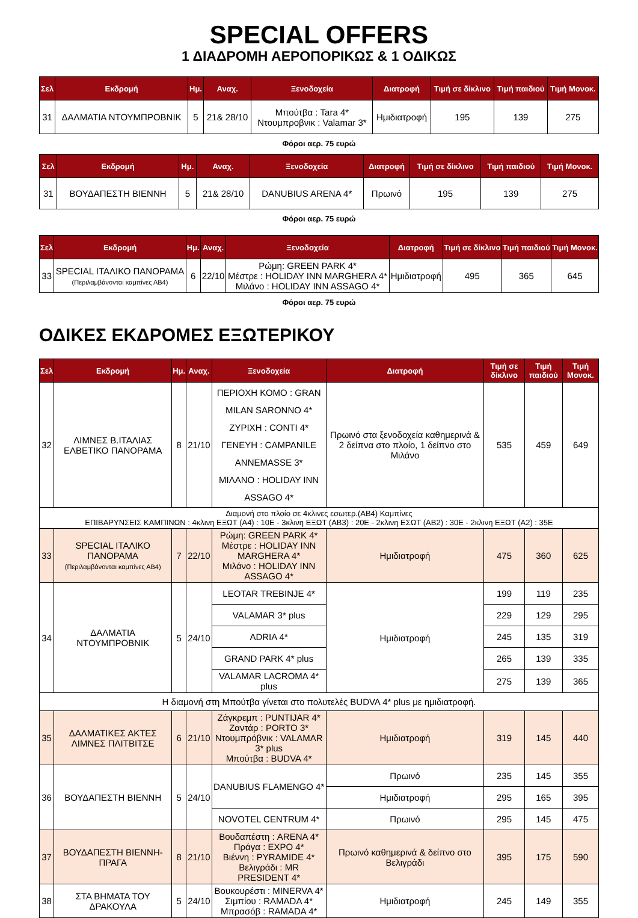SPECIAL OFFERS
1 ΔΙΑΔΡΟΜΗ ΑΕΡΟΠΟΡΙΚΩΣ & 1 ΟΔΙΚΩΣ
| Σελ | Εκδρομή | Ημ. | Αναχ. | Ξενοδοχεία | Διατροφή | Τιμή σε δίκλινο | Τιμή παιδιού | Τιμή Μονοκ. |
| --- | --- | --- | --- | --- | --- | --- | --- | --- |
| 31 | ΔΑΛΜΑΤΙΑ ΝΤΟΥΜΠΡΟΒΝΙΚ | 5 | 21& 28/10 | Μπούτβα : Tara 4* Ντουμπροβνικ : Valamar 3* | Ημιδιατροφή | 195 | 139 | 275 |
Φόροι αερ. 75 ευρώ
| Σελ | Εκδρομή | Ημ. | Αναχ. | Ξενοδοχεία | Διατροφή | Τιμή σε δίκλινο | Τιμή παιδιού | Τιμή Μονοκ. |
| --- | --- | --- | --- | --- | --- | --- | --- | --- |
| 31 | ΒΟΥΔΑΠΕΣΤΗ ΒΙΕΝΝΗ | 5 | 21& 28/10 | DANUBIUS ARENA 4* | Πρωινό | 195 | 139 | 275 |
Φόροι αερ. 75 ευρώ
| Σελ | Εκδρομή | Ημ. | Αναχ. | Ξενοδοχεία | Διατροφή | Τιμή σε δίκλινο | Τιμή παιδιού | Τιμή Μονοκ. |
| --- | --- | --- | --- | --- | --- | --- | --- | --- |
| 33 | SPECIAL ΙΤΑΛΙΚΟ ΠΑΝΟΡΑΜΑ (Περιλαμβάνονται καμπίνες ΑΒ4) | 6 | 22/10 | Ρώμη: GREEN PARK 4* Μέστρε : HOLIDAY INN MARGHERA 4* Μιλάνο : HOLIDAY INN ASSAGO 4* | Ημιδιατροφή | 495 | 365 | 645 |
Φόροι αερ. 75 ευρώ
ΟΔΙΚΕΣ ΕΚΔΡΟΜΕΣ ΕΞΩΤΕΡΙΚΟΥ
| Σελ | Εκδρομή | Ημ. | Αναχ. | Ξενοδοχεία | Διατροφή | Τιμή σε δίκλινο | Τιμή παιδιού | Τιμή Μονοκ. |
| --- | --- | --- | --- | --- | --- | --- | --- | --- |
| 32 | ΛΙΜΝΕΣ Β.ΙΤΑΛΙΑΣ ΕΛΒΕΤΙΚΟ ΠΑΝΟΡΑΜΑ | 8 | 21/10 | ΠΕΡΙΟΧΗ ΚΟΜΟ : GRAN MILAN SARONNO 4* ΖΥΡΙΧΗ : CONTI 4* ΓΕΝΕΥΗ : CAMPANILE ANNEMASSE 3* ΜΙΛΑΝΟ : HOLIDAY INN ASSAGO 4* | Πρωινό στα ξενοδοχεία καθημερινά & 2 δείπνα στο πλοίο, 1 δείπνο στο Μιλάνο | 535 | 459 | 649 |
| Διαμονή στο πλοίο σε 4κλινες εσωτερ.(ΑΒ4) Καμπίνες ΕΠΙΒΑΡΥΝΣΕΙΣ ΚΑΜΠΙΝΩΝ : 4κλινη ΕΞΩΤ (Α4) : 10Ε - 3κλινη ΕΞΩΤ (ΑΒ3) : 20Ε - 2κλινη ΕΣΩΤ (ΑΒ2) : 30Ε - 2κλινη ΕΞΩΤ (Α2) : 35Ε | | | | | | | | |
| 33 | SPECIAL ΙΤΑΛΙΚΟ ΠΑΝΟΡΑΜΑ (Περιλαμβάνονται καμπίνες ΑΒ4) | 7 | 22/10 | Ρώμη: GREEN PARK 4* Μέστρε : HOLIDAY INN MARGHERA 4* Μιλάνο : HOLIDAY INN ASSAGO 4* | Ημιδιατροφή | 475 | 360 | 625 |
| 34 | ΔΑΛΜΑΤΙΑ ΝΤΟΥΜΠΡΟΒΝΙΚ | 5 | 24/10 | LEOTAR TREBINJE 4* | Ημιδιατροφή | 199 | 119 | 235 |
| | | | | VALAMAR 3* plus | | 229 | 129 | 295 |
| | | | | ADRIA 4* | | 245 | 135 | 319 |
| | | | | GRAND PARK 4* plus | | 265 | 139 | 335 |
| | | | | VALAMAR LACROMA 4* plus | | 275 | 139 | 365 |
| Η διαμονή στη Μπούτβα γίνεται στο πολυτελές BUDVA 4* plus με ημιδιατροφή. | | | | | | | | |
| 35 | ΔΑΛΜΑΤΙΚΕΣ ΑΚΤΕΣ ΛΙΜΝΕΣ ΠΛΙΤΒΙΤΣΕ | 6 | 21/10 | Ζάγκρεμπ : PUNTIJAR 4* Ζαντάρ : PORTO 3* Ντουμπρόβνικ : VALAMAR 3* plus Μπούτβα : BUDVA 4* | Ημιδιατροφή | 319 | 145 | 440 |
| 36 | ΒΟΥΔΑΠΕΣΤΗ ΒΙΕΝΝΗ | 5 | 24/10 | DANUBIUS FLAMENGO 4* | Πρωινό | 235 | 145 | 355 |
| | | | | | Ημιδιατροφή | 295 | 165 | 395 |
| | | | | NOVOTEL CENTRUM 4* | Πρωινό | 295 | 145 | 475 |
| 37 | ΒΟΥΔΑΠΕΣΤΗ ΒΙΕΝΝΗ-ΠΡΑΓΑ | 8 | 21/10 | Βουδαπέστη : ARENA 4* Πράγα : EXPO 4* Βιέννη : PYRAMIDE 4* Βελιγράδι : MR PRESIDENT 4* | Πρωινό καθημερινά & δείπνο στο Βελιγράδι | 395 | 175 | 590 |
| 38 | ΣΤΑ ΒΗΜΑΤΑ ΤΟΥ ΔΡΑΚΟΥΛΑ | 5 | 24/10 | Βουκουρέστι : MINERVA 4* Σιμπίου : RAMADA 4* Μπρασόβ : RAMADA 4* | Ημιδιατροφή | 245 | 149 | 355 |